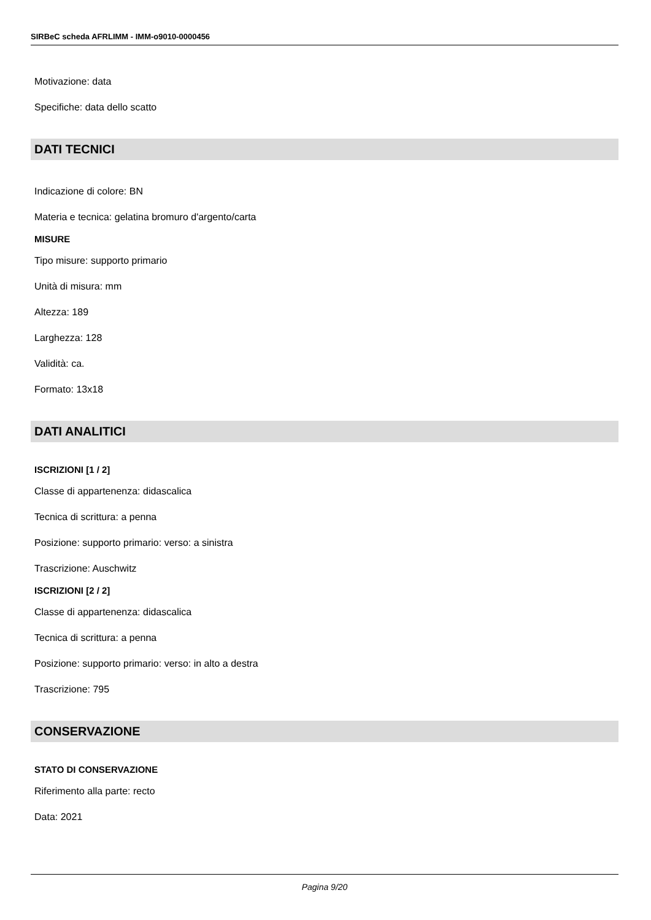SIRBeC scheda AFRLIMM - IMM-o9010-0000456
Motivazione: data
Specifiche: data dello scatto
DATI TECNICI
Indicazione di colore: BN
Materia e tecnica: gelatina bromuro d'argento/carta
MISURE
Tipo misure: supporto primario
Unità di misura: mm
Altezza: 189
Larghezza: 128
Validità: ca.
Formato: 13x18
DATI ANALITICI
ISCRIZIONI [1 / 2]
Classe di appartenenza: didascalica
Tecnica di scrittura: a penna
Posizione: supporto primario: verso: a sinistra
Trascrizione: Auschwitz
ISCRIZIONI [2 / 2]
Classe di appartenenza: didascalica
Tecnica di scrittura: a penna
Posizione: supporto primario: verso: in alto a destra
Trascrizione: 795
CONSERVAZIONE
STATO DI CONSERVAZIONE
Riferimento alla parte: recto
Data: 2021
Pagina 9/20